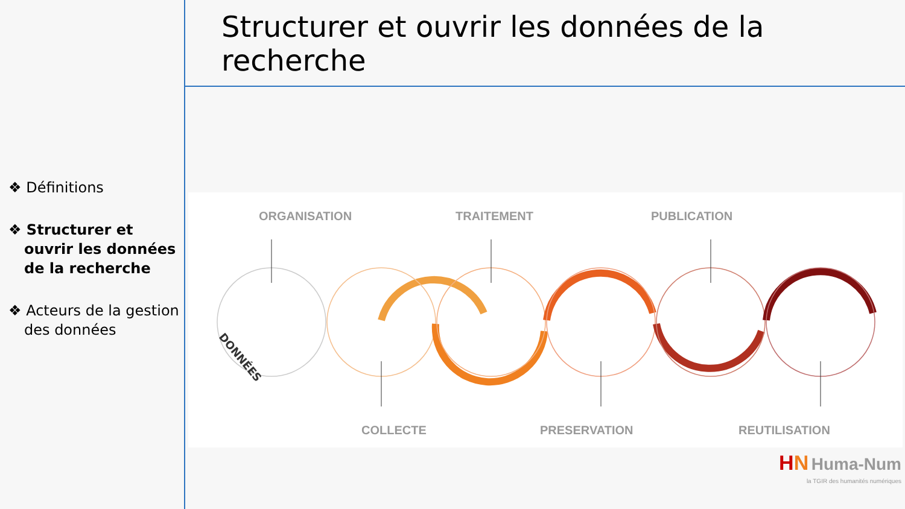❖ Définitions
❖ Structurer et ouvrir les données de la recherche
❖ Acteurs de la gestion des données
Structurer et ouvrir les données de la recherche
ORGANISATION TRAITEMENT PUBLICATION
DONNÉES
COLLECTE PRESERVATION REUTILISATION
HN Huma-Num
la TGIR des humanités numériques